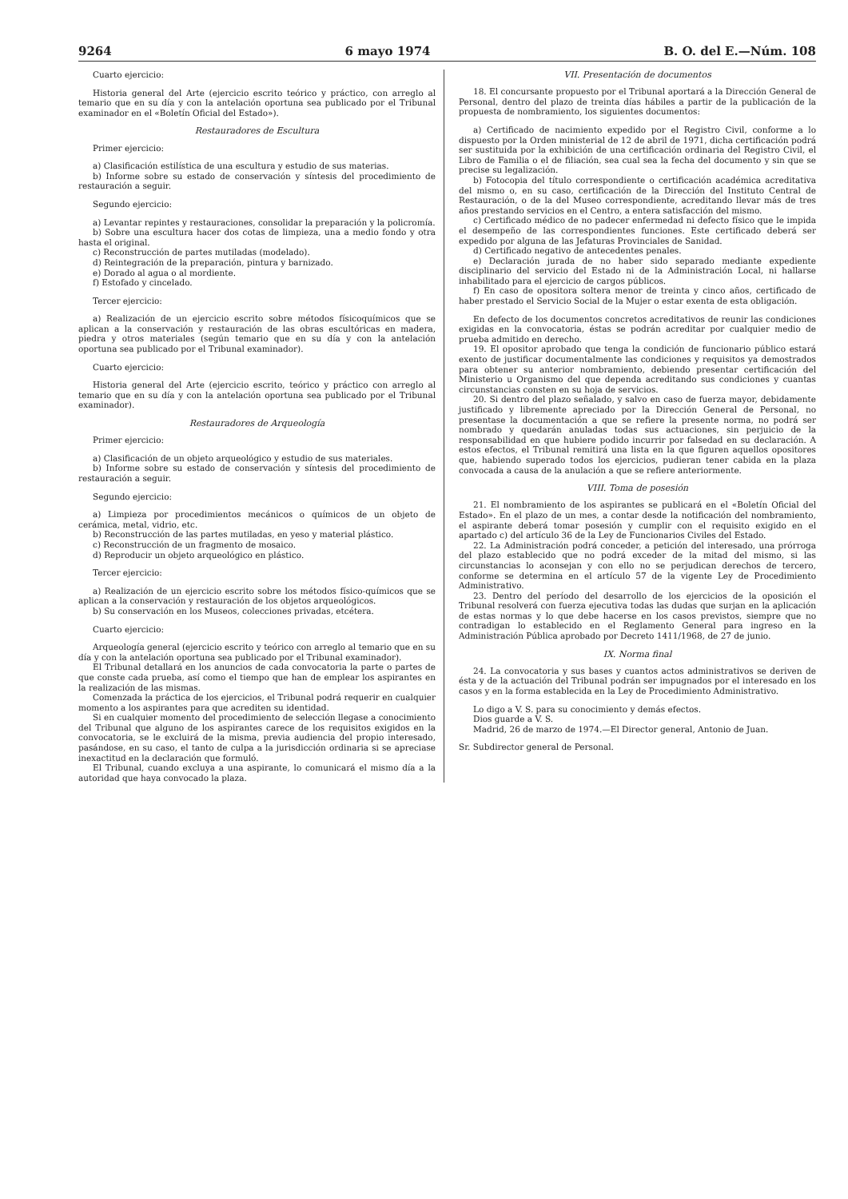9264 6 mayo 1974 B. O. del E.—Núm. 108
Cuarto ejercicio:
Historia general del Arte (ejercicio escrito teórico y práctico, con arreglo al temario que en su día y con la antelación oportuna sea publicado por el Tribunal examinador en el «Boletín Oficial del Estado»).
Restauradores de Escultura
Primer ejercicio:
a) Clasificación estilística de una escultura y estudio de sus materias.
b) Informe sobre su estado de conservación y síntesis del procedimiento de restauración a seguir.
Segundo ejercicio:
a) Levantar repintes y restauraciones, consolidar la preparación y la policromía.
b) Sobre una escultura hacer dos cotas de limpieza, una a medio fondo y otra hasta el original.
c) Reconstrucción de partes mutiladas (modelado).
d) Reintegración de la preparación, pintura y barnizado.
e) Dorado al agua o al mordiente.
f) Estofado y cincelado.
Tercer ejercicio:
a) Realización de un ejercicio escrito sobre métodos físicoquímicos que se aplican a la conservación y restauración de las obras escultóricas en madera, piedra y otros materiales (según temario que en su día y con la antelación oportuna sea publicado por el Tribunal examinador).
Cuarto ejercicio:
Historia general del Arte (ejercicio escrito, teórico y práctico con arreglo al temario que en su día y con la antelación oportuna sea publicado por el Tribunal examinador).
Restauradores de Arqueología
Primer ejercicio:
a) Clasificación de un objeto arqueológico y estudio de sus materiales.
b) Informe sobre su estado de conservación y síntesis del procedimiento de restauración a seguir.
Segundo ejercicio:
a) Limpieza por procedimientos mecánicos o químicos de un objeto de cerámica, metal, vidrio, etc.
b) Reconstrucción de las partes mutiladas, en yeso y material plástico.
c) Reconstrucción de un fragmento de mosaico.
d) Reproducir un objeto arqueológico en plástico.
Tercer ejercicio:
a) Realización de un ejercicio escrito sobre los métodos físico-químicos que se aplican a la conservación y restauración de los objetos arqueológicos.
b) Su conservación en los Museos, colecciones privadas, etcétera.
Cuarto ejercicio:
Arqueología general (ejercicio escrito y teórico con arreglo al temario que en su día y con la antelación oportuna sea publicado por el Tribunal examinador).
El Tribunal detallará en los anuncios de cada convocatoria la parte o partes de que conste cada prueba, así como el tiempo que han de emplear los aspirantes en la realización de las mismas.
Comenzada la práctica de los ejercicios, el Tribunal podrá requerir en cualquier momento a los aspirantes para que acrediten su identidad.
Si en cualquier momento del procedimiento de selección llegase a conocimiento del Tribunal que alguno de los aspirantes carece de los requisitos exigidos en la convocatoria, se le excluirá de la misma, previa audiencia del propio interesado, pasándose, en su caso, el tanto de culpa a la jurisdicción ordinaria si se apreciase inexactitud en la declaración que formuló.
El Tribunal, cuando excluya a una aspirante, lo comunicará el mismo día a la autoridad que haya convocado la plaza.
VII. Presentación de documentos
18. El concursante propuesto por el Tribunal aportará a la Dirección General de Personal, dentro del plazo de treinta días hábiles a partir de la publicación de la propuesta de nombramiento, los siguientes documentos:
a) Certificado de nacimiento expedido por el Registro Civil, conforme a lo dispuesto por la Orden ministerial de 12 de abril de 1971, dicha certificación podrá ser sustituida por la exhibición de una certificación ordinaria del Registro Civil, el Libro de Familia o el de filiación, sea cual sea la fecha del documento y sin que se precise su legalización.
b) Fotocopia del título correspondiente o certificación académica acreditativa del mismo o, en su caso, certificación de la Dirección del Instituto Central de Restauración, o de la del Museo correspondiente, acreditando llevar más de tres años prestando servicios en el Centro, a entera satisfacción del mismo.
c) Certificado médico de no padecer enfermedad ni defecto físico que le impida el desempeño de las correspondientes funciones. Este certificado deberá ser expedido por alguna de las Jefaturas Provinciales de Sanidad.
d) Certificado negativo de antecedentes penales.
e) Declaración jurada de no haber sido separado mediante expediente disciplinario del servicio del Estado ni de la Administración Local, ni hallarse inhabilitado para el ejercicio de cargos públicos.
f) En caso de opositora soltera menor de treinta y cinco años, certificado de haber prestado el Servicio Social de la Mujer o estar exenta de esta obligación.
En defecto de los documentos concretos acreditativos de reunir las condiciones exigidas en la convocatoria, éstas se podrán acreditar por cualquier medio de prueba admitido en derecho.
19. El opositor aprobado que tenga la condición de funcionario público estará exento de justificar documentalmente las condiciones y requisitos ya demostrados para obtener su anterior nombramiento, debiendo presentar certificación del Ministerio u Organismo del que dependa acreditando sus condiciones y cuantas circunstancias consten en su hoja de servicios.
20. Si dentro del plazo señalado, y salvo en caso de fuerza mayor, debidamente justificado y libremente apreciado por la Dirección General de Personal, no presentase la documentación a que se refiere la presente norma, no podrá ser nombrado y quedarán anuladas todas sus actuaciones, sin perjuicio de la responsabilidad en que hubiere podido incurrir por falsedad en su declaración. A estos efectos, el Tribunal remitirá una lista en la que figuren aquellos opositores que, habiendo superado todos los ejercicios, pudieran tener cabida en la plaza convocada a causa de la anulación a que se refiere anteriormente.
VIII. Toma de posesión
21. El nombramiento de los aspirantes se publicará en el «Boletín Oficial del Estado». En el plazo de un mes, a contar desde la notificación del nombramiento, el aspirante deberá tomar posesión y cumplir con el requisito exigido en el apartado c) del artículo 36 de la Ley de Funcionarios Civiles del Estado.
22. La Administración podrá conceder, a petición del interesado, una prórroga del plazo establecido que no podrá exceder de la mitad del mismo, si las circunstancias lo aconsejan y con ello no se perjudican derechos de tercero, conforme se determina en el artículo 57 de la vigente Ley de Procedimiento Administrativo.
23. Dentro del período del desarrollo de los ejercicios de la oposición el Tribunal resolverá con fuerza ejecutiva todas las dudas que surjan en la aplicación de estas normas y lo que debe hacerse en los casos previstos, siempre que no contradigan lo establecido en el Reglamento General para ingreso en la Administración Pública aprobado por Decreto 1411/1968, de 27 de junio.
IX. Norma final
24. La convocatoria y sus bases y cuantos actos administrativos se deriven de ésta y de la actuación del Tribunal podrán ser impugnados por el interesado en los casos y en la forma establecida en la Ley de Procedimiento Administrativo.
Lo digo a V. S. para su conocimiento y demás efectos.
Dios guarde a V. S.
Madrid, 26 de marzo de 1974.—El Director general, Antonio de Juan.
Sr. Subdirector general de Personal.